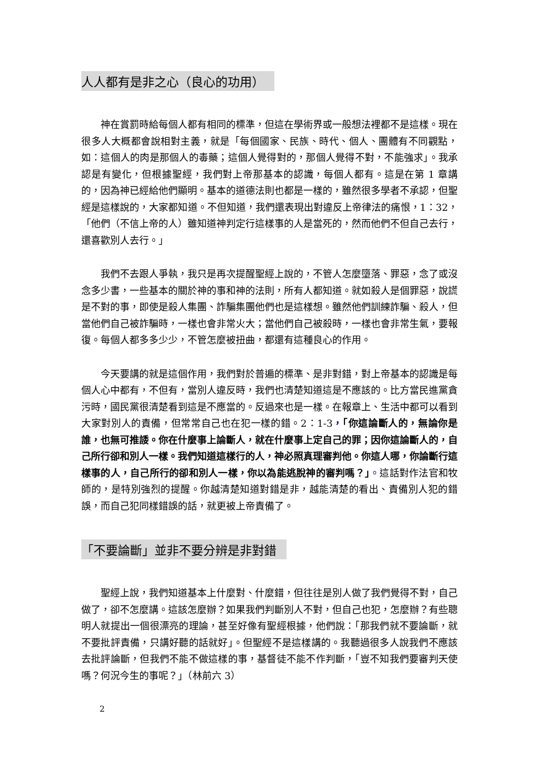人人都有是非之心（良心的功用）
神在賞罰時給每個人都有相同的標準，但這在學術界或一般想法裡都不是這樣。現在很多人大概都會說相對主義，就是「每個國家、民族、時代、個人、團體有不同觀點，如：這個人的肉是那個人的毒藥；這個人覺得對的，那個人覺得不對，不能強求」。我承認是有變化，但根據聖經，我們對上帝那基本的認識，每個人都有。這是在第 1 章講的，因為神已經給他們顯明。基本的道德法則也都是一樣的，雖然很多學者不承認，但聖經是這樣說的，大家都知道。不但知道，我們還表現出對違反上帝律法的痛恨，1：32，「他們（不信上帝的人）雖知道神判定行這樣事的人是當死的，然而他們不但自己去行，還喜歡別人去行。」
我們不去跟人爭執，我只是再次提醒聖經上說的，不管人怎麼墮落、罪惡，念了或沒念多少書，一些基本的關於神的事和神的法則，所有人都知道。就如殺人是個罪惡，說謊是不對的事，即使是殺人集團、詐騙集團他們也是這樣想。雖然他們訓練詐騙、殺人，但當他們自己被詐騙時，一樣也會非常火大；當他們自己被殺時，一樣也會非常生氣，要報復。每個人都多多少少，不管怎麼被扭曲，都還有這種良心的作用。
今天要講的就是這個作用，我們對於普遍的標準、是非對錯，對上帝基本的認識是每個人心中都有，不但有，當別人違反時，我們也清楚知道這是不應該的。比方當民進黨貪污時，國民黨很清楚看到這是不應當的。反過來也是一樣。在報章上、生活中都可以看到大家對別人的責備，但常常自己也在犯一樣的錯。2：1-3，「你這論斷人的，無論你是誰，也無可推諉。你在什麼事上論斷人，就在什麼事上定自己的罪；因你這論斷人的，自己所行卻和別人一樣。我們知道這樣行的人，神必照真理審判他。你這人哪，你論斷行這樣事的人，自己所行的卻和別人一樣，你以為能逃脫神的審判嗎？」。這話對作法官和牧師的，是特別強烈的提醒。你越清楚知道對錯是非，越能清楚的看出、責備別人犯的錯誤，而自己犯同樣錯誤的話，就更被上帝責備了。
「不要論斷」並非不要分辨是非對錯
聖經上說，我們知道基本上什麼對、什麼錯，但往往是別人做了我們覺得不對，自己做了，卻不怎麼講。這該怎麼辦？如果我們判斷別人不對，但自己也犯，怎麼辦？有些聰明人就提出一個很漂亮的理論，甚至好像有聖經根據，他們說：「那我們就不要論斷，就不要批評責備，只講好聽的話就好」。但聖經不是這樣講的。我聽過很多人說我們不應該去批評論斷，但我們不能不做這樣的事，基督徒不能不作判斷，「豈不知我們要審判天使嗎？何況今生的事呢？」（林前六 3）
2